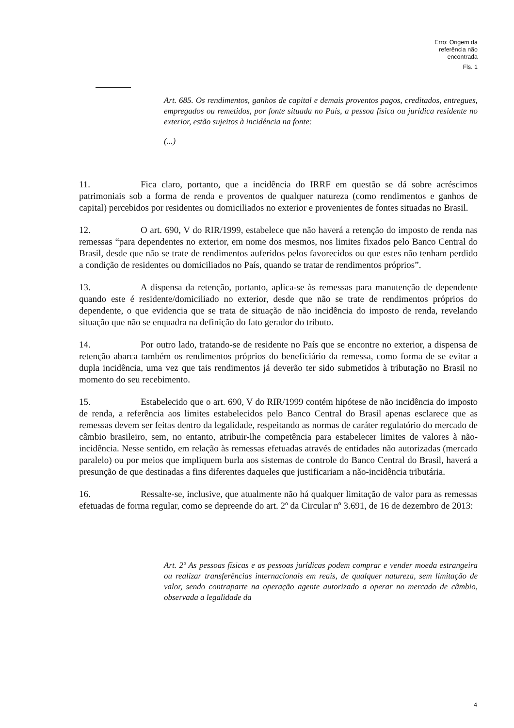Erro: Origem da
referência não
encontrada
Fls. 1
Art. 685. Os rendimentos, ganhos de capital e demais proventos pagos, creditados, entregues, empregados ou remetidos, por fonte situada no País, a pessoa física ou jurídica residente no exterior, estão sujeitos à incidência na fonte:
(...)
11. Fica claro, portanto, que a incidência do IRRF em questão se dá sobre acréscimos patrimoniais sob a forma de renda e proventos de qualquer natureza (como rendimentos e ganhos de capital) percebidos por residentes ou domiciliados no exterior e provenientes de fontes situadas no Brasil.
12. O art. 690, V do RIR/1999, estabelece que não haverá a retenção do imposto de renda nas remessas “para dependentes no exterior, em nome dos mesmos, nos limites fixados pelo Banco Central do Brasil, desde que não se trate de rendimentos auferidos pelos favorecidos ou que estes não tenham perdido a condição de residentes ou domiciliados no País, quando se tratar de rendimentos próprios”.
13. A dispensa da retenção, portanto, aplica-se às remessas para manutenção de dependente quando este é residente/domiciliado no exterior, desde que não se trate de rendimentos próprios do dependente, o que evidencia que se trata de situação de não incidência do imposto de renda, revelando situação que não se enquadra na definição do fato gerador do tributo.
14. Por outro lado, tratando-se de residente no País que se encontre no exterior, a dispensa de retenção abarca também os rendimentos próprios do beneficiário da remessa, como forma de se evitar a dupla incidência, uma vez que tais rendimentos já deverão ter sido submetidos à tributação no Brasil no momento do seu recebimento.
15. Estabelecido que o art. 690, V do RIR/1999 contém hipótese de não incidência do imposto de renda, a referência aos limites estabelecidos pelo Banco Central do Brasil apenas esclarece que as remessas devem ser feitas dentro da legalidade, respeitando as normas de caráter regulatório do mercado de câmbio brasileiro, sem, no entanto, atribuir-lhe competência para estabelecer limites de valores à não-incidência. Nesse sentido, em relação às remessas efetuadas através de entidades não autorizadas (mercado paralelo) ou por meios que impliquem burla aos sistemas de controle do Banco Central do Brasil, haverá a presunção de que destinadas a fins diferentes daqueles que justificariam a não-incidência tributária.
16. Ressalte-se, inclusive, que atualmente não há qualquer limitação de valor para as remessas efetuadas de forma regular, como se depreende do art. 2º da Circular nº 3.691, de 16 de dezembro de 2013:
Art. 2º As pessoas físicas e as pessoas jurídicas podem comprar e vender moeda estrangeira ou realizar transferências internacionais em reais, de qualquer natureza, sem limitação de valor, sendo contraparte na operação agente autorizado a operar no mercado de câmbio, observada a legalidade da
4